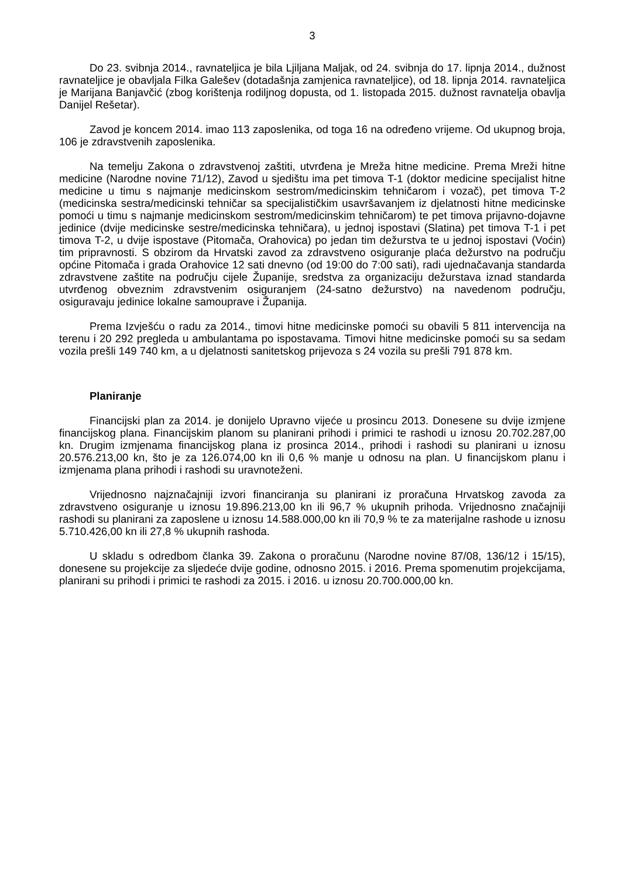3
Do 23. svibnja 2014., ravnateljica je bila Ljiljana Maljak, od 24. svibnja do 17. lipnja 2014., dužnost ravnateljice je obavljala Filka Galešev (dotadašnja zamjenica ravnateljice), od 18. lipnja 2014. ravnateljica je Marijana Banjavčić (zbog korištenja rodiljnog dopusta, od 1. listopada 2015. dužnost ravnatelja obavlja Danijel Rešetar).
Zavod je koncem 2014. imao 113 zaposlenika, od toga 16 na određeno vrijeme. Od ukupnog broja, 106 je zdravstvenih zaposlenika.
Na temelju Zakona o zdravstvenoj zaštiti, utvrđena je Mreža hitne medicine. Prema Mreži hitne medicine (Narodne novine 71/12), Zavod u sjedištu ima pet timova T-1 (doktor medicine specijalist hitne medicine u timu s najmanje medicinskom sestrom/medicinskim tehničarom i vozač), pet timova T-2 (medicinska sestra/medicinski tehničar sa specijalističkim usavršavanjem iz djelatnosti hitne medicinske pomoći u timu s najmanje medicinskom sestrom/medicinskim tehničarom) te pet timova prijavno-dojavne jedinice (dvije medicinske sestre/medicinska tehničara), u jednoj ispostavi (Slatina) pet timova T-1 i pet timova T-2, u dvije ispostave (Pitomača, Orahovica) po jedan tim dežurstva te u jednoj ispostavi (Voćin) tim pripravnosti. S obzirom da Hrvatski zavod za zdravstveno osiguranje plaća dežurstvo na području općine Pitomača i grada Orahovice 12 sati dnevno (od 19:00 do 7:00 sati), radi ujednačavanja standarda zdravstvene zaštite na području cijele Županije, sredstva za organizaciju dežurstava iznad standarda utvrđenog obveznim zdravstvenim osiguranjem (24-satno dežurstvo) na navedenom području, osiguravaju jedinice lokalne samouprave i Županija.
Prema Izvješću o radu za 2014., timovi hitne medicinske pomoći su obavili 5 811 intervencija na terenu i 20 292 pregleda u ambulantama po ispostavama. Timovi hitne medicinske pomoći su sa sedam vozila prešli 149 740 km, a u djelatnosti sanitetskog prijevoza s 24 vozila su prešli 791 878 km.
Planiranje
Financijski plan za 2014. je donijelo Upravno vijeće u prosincu 2013. Donesene su dvije izmjene financijskog plana. Financijskim planom su planirani prihodi i primici te rashodi u iznosu 20.702.287,00 kn. Drugim izmjenama financijskog plana iz prosinca 2014., prihodi i rashodi su planirani u iznosu 20.576.213,00 kn, što je za 126.074,00 kn ili 0,6 % manje u odnosu na plan. U financijskom planu i izmjenama plana prihodi i rashodi su uravnoteženi.
Vrijednosno najznačajniji izvori financiranja su planirani iz proračuna Hrvatskog zavoda za zdravstveno osiguranje u iznosu 19.896.213,00 kn ili 96,7 % ukupnih prihoda. Vrijednosno značajniji rashodi su planirani za zaposlene u iznosu 14.588.000,00 kn ili 70,9 % te za materijalne rashode u iznosu 5.710.426,00 kn ili 27,8 % ukupnih rashoda.
U skladu s odredbom članka 39. Zakona o proračunu (Narodne novine 87/08, 136/12 i 15/15), donesene su projekcije za sljedeće dvije godine, odnosno 2015. i 2016. Prema spomenutim projekcijama, planirani su prihodi i primici te rashodi za 2015. i 2016. u iznosu 20.700.000,00 kn.